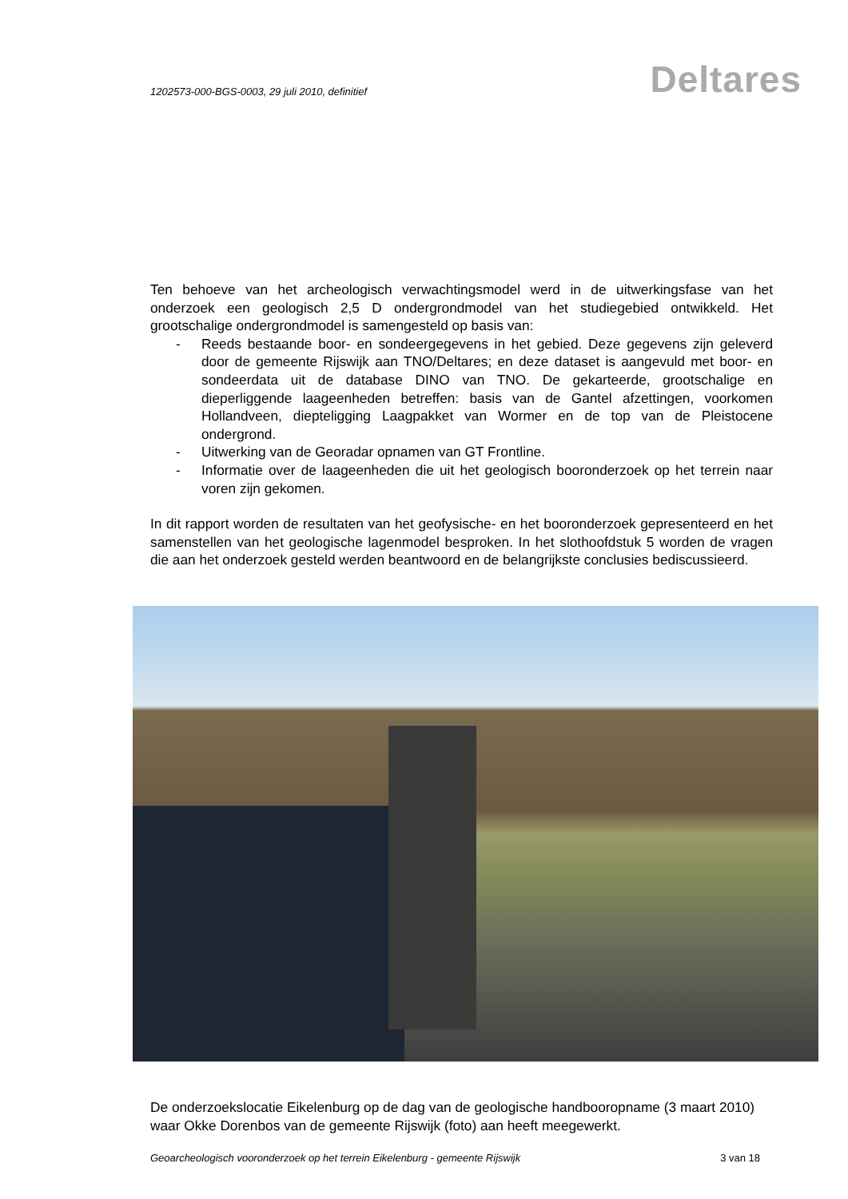1202573-000-BGS-0003, 29 juli 2010, definitief
Deltares
Ten behoeve van het archeologisch verwachtingsmodel werd in de uitwerkingsfase van het onderzoek een geologisch 2,5 D ondergrondmodel van het studiegebied ontwikkeld. Het grootschalige ondergrondmodel is samengesteld op basis van:
- Reeds bestaande boor- en sondeergegevens in het gebied. Deze gegevens zijn geleverd door de gemeente Rijswijk aan TNO/Deltares; en deze dataset is aangevuld met boor- en sondeerdata uit de database DINO van TNO. De gekarteerde, grootschalige en dieperliggende laageenheden betreffen: basis van de Gantel afzettingen, voorkomen Hollandveen, diepteligging Laagpakket van Wormer en de top van de Pleistocene ondergrond.
- Uitwerking van de Georadar opnamen van GT Frontline.
- Informatie over de laageenheden die uit het geologisch booronderzoek op het terrein naar voren zijn gekomen.
In dit rapport worden de resultaten van het geofysische- en het booronderzoek gepresenteerd en het samenstellen van het geologische lagenmodel besproken. In het slothoofdstuk 5 worden de vragen die aan het onderzoek gesteld werden beantwoord en de belangrijkste conclusies bediscussieerd.
De onderzoekslocatie Eikelenburg op de dag van de geologische handbooropname (3 maart 2010) waar Okke Dorenbos van de gemeente Rijswijk (foto) aan heeft meegewerkt.
Geoarcheologisch vooronderzoek op het terrein Eikelenburg - gemeente Rijswijk 3 van 18